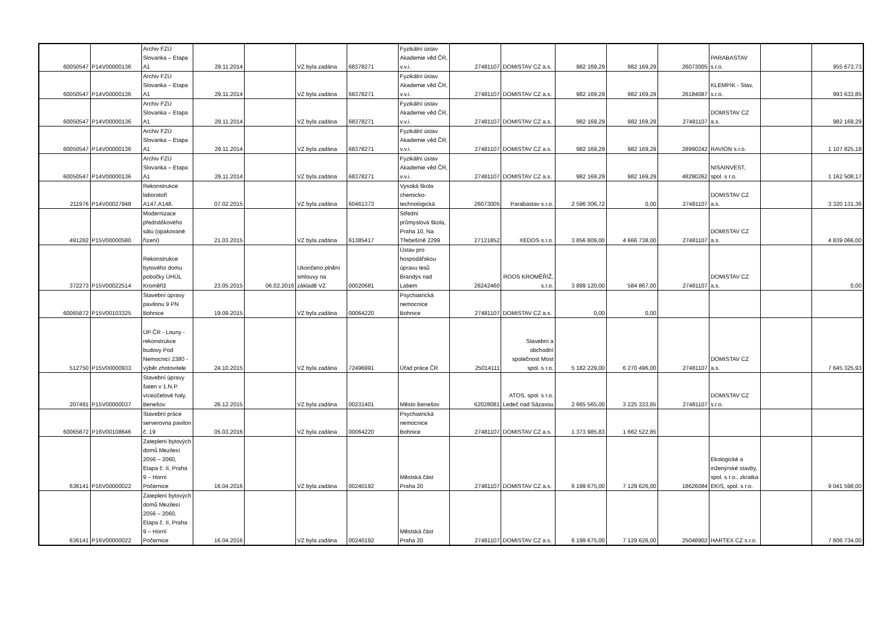| 60050547 | P14V00000136 | Archiv FZÚ Slovanka – Etapa A1 | 29.11.2014 | | VZ byla zadána | 68378271 | Fyzikální ústav Akademie věd ČR, v.v.i. | 27481107 | DOMISTAV CZ a.s. | 982 169,29 | 982 169,29 | 26073005 | PARABASTAV s.r.o. | | 955 673,73 |
| 60050547 | P14V00000136 | Archiv FZÚ Slovanka – Etapa A1 | 29.11.2014 | | VZ byla zadána | 68378271 | Fyzikální ústav Akademie věd ČR, v.v.i. | 27481107 | DOMISTAV CZ a.s. | 982 169,29 | 982 169,29 | 26184087 | KLEMPÍK - Stav, s.r.o. | | 993 633,85 |
| 60050547 | P14V00000136 | Archiv FZÚ Slovanka – Etapa A1 | 29.11.2014 | | VZ byla zadána | 68378271 | Fyzikální ústav Akademie věd ČR, v.v.i. | 27481107 | DOMISTAV CZ a.s. | 982 169,29 | 982 169,29 | 27481107 | DOMISTAV CZ a.s. | | 982 169,29 |
| 60050547 | P14V00000136 | Archiv FZÚ Slovanka – Etapa A1 | 29.11.2014 | | VZ byla zadána | 68378271 | Fyzikální ústav Akademie věd ČR, v.v.i. | 27481107 | DOMISTAV CZ a.s. | 982 169,29 | 982 169,29 | 28990242 | RAVION s.r.o. | | 1 107 825,18 |
| 60050547 | P14V00000136 | Archiv FZÚ Slovanka – Etapa A1 | 29.11.2014 | | VZ byla zadána | 68378271 | Fyzikální ústav Akademie věd ČR, v.v.i. | 27481107 | DOMISTAV CZ a.s. | 982 169,29 | 982 169,29 | 48290262 | NISAINVEST, spol. s r.o. | | 1 162 508,17 |
| 211976 | P14V00027948 | Rekonstrukce laboratoří A147,A148. | 07.02.2015 | | VZ byla zadána | 60461373 | Vysoká škola chemicko-technologická | 26073005 | Parabastav s.r.o. | 2 596 306,72 | 0,00 | 27481107 | DOMISTAV CZ a.s. | | 3 320 131,36 |
| 491282 | P15V00000580 | Modernizace přednáškového sálu (opakované řízení) | 21.03.2015 | | VZ byla zadána | 61385417 | Střední průmyslová škola, Praha 10, Na Třebešíně 2299 | 27121852 | XEDOS s.r.o. | 3 856 809,00 | 4 666 738,00 | 27481107 | DOMISTAV CZ a.s. | | 4 839 066,00 |
| 372273 | P15V00022514 | Rekonstrukce bytového domu pobočky ÚHÚL Kroměříž | 23.05.2015 | 06.02.2016 | Ukončeno plnění smlouvy na základě VZ | 00020681 | Ústav pro hospodářskou úpravu lesů Brandýs nad Labem | 26242460 | ROOS KROMĚŘÍŽ, s.r.o. | 3 899 120,00 | 584 867,00 | 27481107 | DOMISTAV CZ a.s. | | 0,00 |
| 60065872 | P15V00103325 | Stavební úpravy pavilonu 9 PN Bohnice | 19.09.2015 | | VZ byla zadána | 00064220 | Psychiatrická nemocnice Bohnice | 27481107 | DOMISTAV CZ a.s. | 0,00 | 0,00 | | | | |
| 512750 | P15V00000933 | ÚP ČR - Louny - rekonstrukce budovy Pod Nemocnicí 2380 - výběr zhotovitele | 24.10.2015 | | VZ byla zadána | 72496991 | Úřad práce ČR | 25014111 | Stavební a obchodní společnost Most spol. s r.o. | 5 182 229,00 | 6 270 496,00 | 27481107 | DOMISTAV CZ a.s. | | 7 645 325,93 |
| 207491 | P15V00000037 | Stavební úpravy šaten v 1.N.P. víceúčelové haly, Benešov | 26.12.2015 | | VZ byla zadána | 00231401 | Město Benešov | 62028081 | ATOS, spol. s r.o. Ledeč nad Sázavou | 2 665 565,00 | 3 225 333,65 | 27481107 | DOMISTAV CZ s.r.o. | | |
| 60065872 | P16V00108646 | Stavební práce serverovna pavilon č. 19 | 05.03.2016 | | VZ byla zadána | 00064220 | Psychiatrická nemocnice Bohnice | 27481107 | DOMISTAV CZ a.s. | 1 373 985,83 | 1 662 522,85 | | | | |
| 636141 | P16V00000022 | Zateplení bytových domů Mezilesí 2056 – 2060, Etapa č. II, Praha 9 – Horní Počernice | 16.04.2016 | | VZ byla zadána | 00240192 | Městská část Praha 20 | 27481107 | DOMISTAV CZ a.s. | 6 199 675,00 | 7 129 626,00 | 18626084 | Ekologické a inženýrské stavby, spol. s r.o., zkratka EKIS, spol. s r.o. | | 9 041 598,00 |
| 636141 | P16V00000022 | Zateplení bytových domů Mezilesí 2056 – 2060, Etapa č. II, Praha 9 – Horní Počernice | 16.04.2016 | | VZ byla zadána | 00240192 | Městská část Praha 20 | 27481107 | DOMISTAV CZ a.s. | 6 199 675,00 | 7 129 626,00 | 25048902 | HARTEX CZ s.r.o. | | 7 606 734,00 |